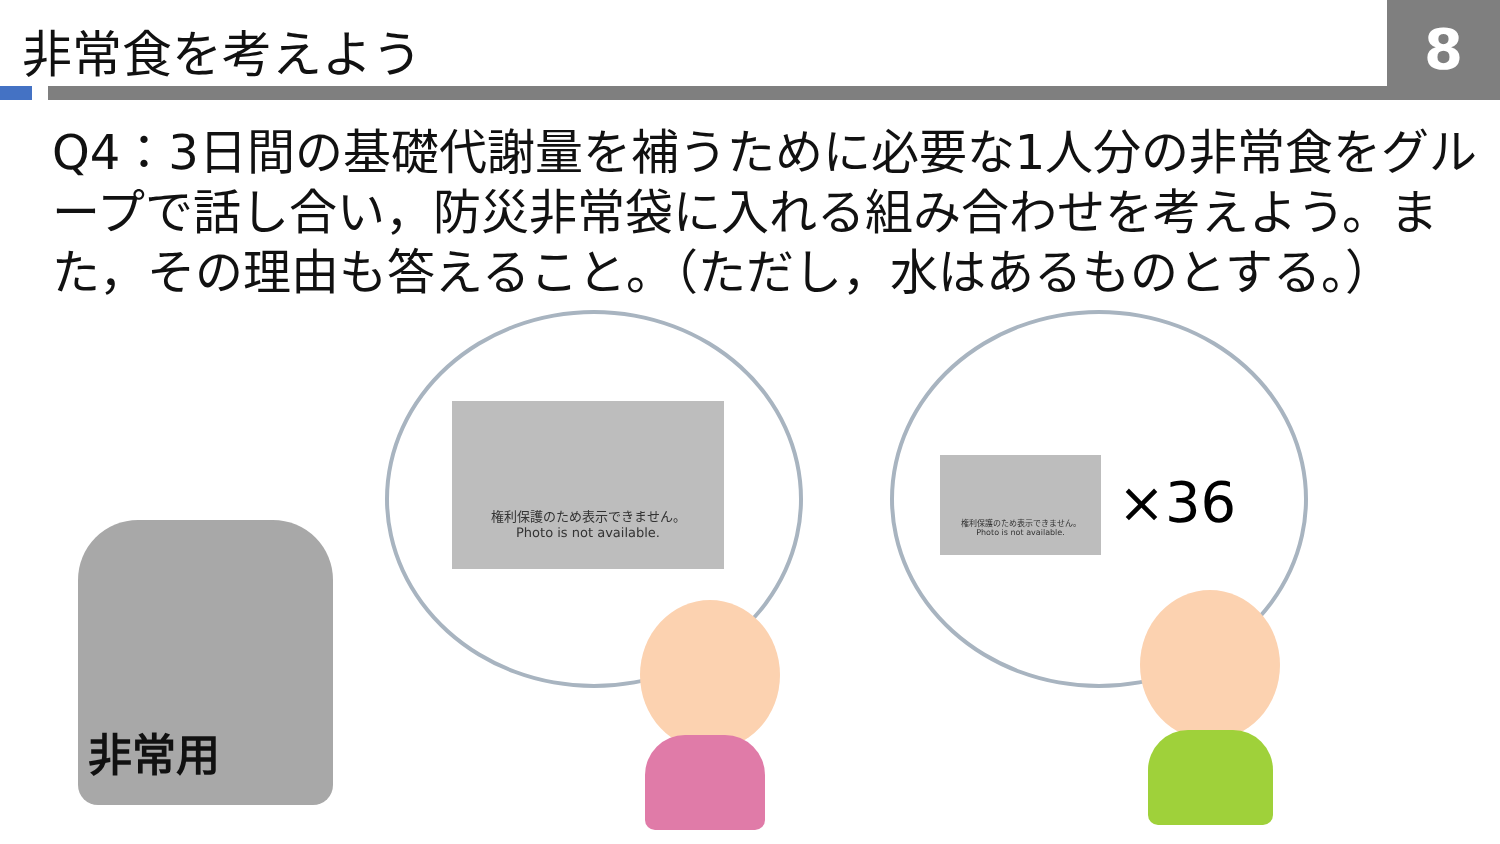非常食を考えよう 8
Q4：3日間の基礎代謝量を補うために必要な1人分の非常食をグループで話し合い，防災非常袋に入れる組み合わせを考えよう。また，その理由も答えること。（ただし，水はあるものとする。）
権利保護のため表示できません。
Photo is not available.
権利保護のため表示できません。
Photo is not available.
×36
非常用